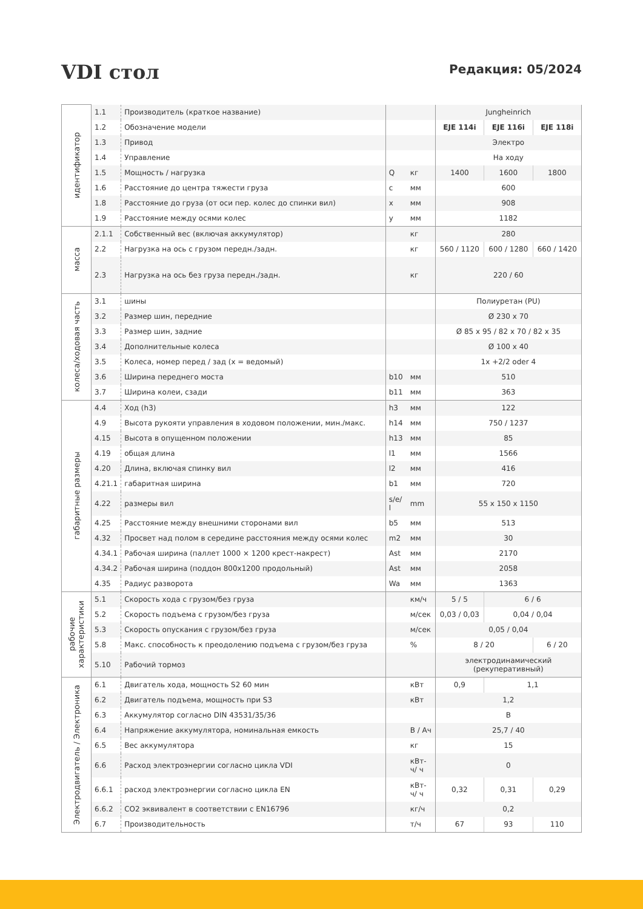VDI стол
Редакция: 05/2024
| идентификатор | 1.1 | Производитель (краткое название) | | | Jungheinrich | | |
| | 1.2 | Обозначение модели | | | EJE 114i | EJE 116i | EJE 118i |
| | 1.3 | Привод | | | Электро | | |
| | 1.4 | Управление | | | На ходу | | |
| | 1.5 | Мощность / нагрузка | Q | кг | 1400 | 1600 | 1800 |
| | 1.6 | Расстояние до центра тяжести груза | c | мм | 600 | | |
| | 1.8 | Расстояние до груза (от оси пер. колес до спинки вил) | x | мм | 908 | | |
| | 1.9 | Расстояние между осями колес | y | мм | 1182 | | |
| масса | 2.1.1 | Собственный вес (включая аккумулятор) | | кг | 280 | | |
| | 2.2 | Нагрузка на ось с грузом передн./задн. | | кг | 560 / 1120 | 600 / 1280 | 660 / 1420 |
| | 2.3 | Нагрузка на ось без груза передн./задн. | | кг | 220 / 60 | | |
| колеса/ходовая часть | 3.1 | шины | | | Полиуретан (PU) | | |
| | 3.2 | Размер шин, передние | | | Ø 230 x 70 | | |
| | 3.3 | Размер шин, задние | | | Ø 85 x 95 / 82 x 70 / 82 x 35 | | |
| | 3.4 | Дополнительные колеса | | | Ø 100 x 40 | | |
| | 3.5 | Колеса, номер перед / зад (x = ведомый) | | | 1x +2/2 oder 4 | | |
| | 3.6 | Ширина переднего моста | b10 | мм | 510 | | |
| | 3.7 | Ширина колеи, сзади | b11 | мм | 363 | | |
| габаритные размеры | 4.4 | Ход (h3) | h3 | мм | 122 | | |
| | 4.9 | Высота рукояти управления в ходовом положении, мин./макс. | h14 | мм | 750 / 1237 | | |
| | 4.15 | Высота в опущенном положении | h13 | мм | 85 | | |
| | 4.19 | общая длина | l1 | мм | 1566 | | |
| | 4.20 | Длина, включая спинку вил | l2 | мм | 416 | | |
| | 4.21.1 | габаритная ширина | b1 | мм | 720 | | |
| | 4.22 | размеры вил | s/e/ l | mm | 55 x 150 x 1150 | | |
| | 4.25 | Расстояние между внешними сторонами вил | b5 | мм | 513 | | |
| | 4.32 | Просвет над полом в середине расстояния между осями колес | m2 | мм | 30 | | |
| | 4.34.1 | Рабочая ширина (паллет 1000 × 1200 крест-накрест) | Ast | мм | 2170 | | |
| | 4.34.2 | Рабочая ширина (поддон 800x1200 продольный) | Ast | мм | 2058 | | |
| | 4.35 | Радиус разворота | Wa | мм | 1363 | | |
| рабочие характеристики | 5.1 | Скорость хода с грузом/без груза | | км/ч | 5 / 5 | 6 / 6 | |
| | 5.2 | Скорость подъема с грузом/без груза | | м/сек | 0,03 / 0,03 | 0,04 / 0,04 | |
| | 5.3 | Скорость опускания с грузом/без груза | | м/сек | 0,05 / 0,04 | | |
| | 5.8 | Макс. способность к преодолению подъема с грузом/без груза | | % | 8 / 20 | | 6 / 20 |
| | 5.10 | Рабочий тормоз | | | электродинамический (рекуперативный) | | |
| Электродвигатель / Электроника | 6.1 | Двигатель хода, мощность S2 60 мин | | кВт | 0,9 | 1,1 | |
| | 6.2 | Двигатель подъема, мощность при S3 | | кВт | 1,2 | | |
| | 6.3 | Аккумулятор согласно DIN 43531/35/36 | | | B | | |
| | 6.4 | Напряжение аккумулятора, номинальная емкость | | В / Ач | 25,7 / 40 | | |
| | 6.5 | Вес аккумулятора | | кг | 15 | | |
| | 6.6 | Расход электроэнергии согласно цикла VDI | | кВт-ч/ ч | 0 | | |
| | 6.6.1 | расход электроэнергии согласно цикла EN | | кВт-ч/ ч | 0,32 | 0,31 | 0,29 |
| | 6.6.2 | CO2 эквивалент в соответствии с EN16796 | | кг/ч | 0,2 | | |
| | 6.7 | Производительность | | т/ч | 67 | 93 | 110 |